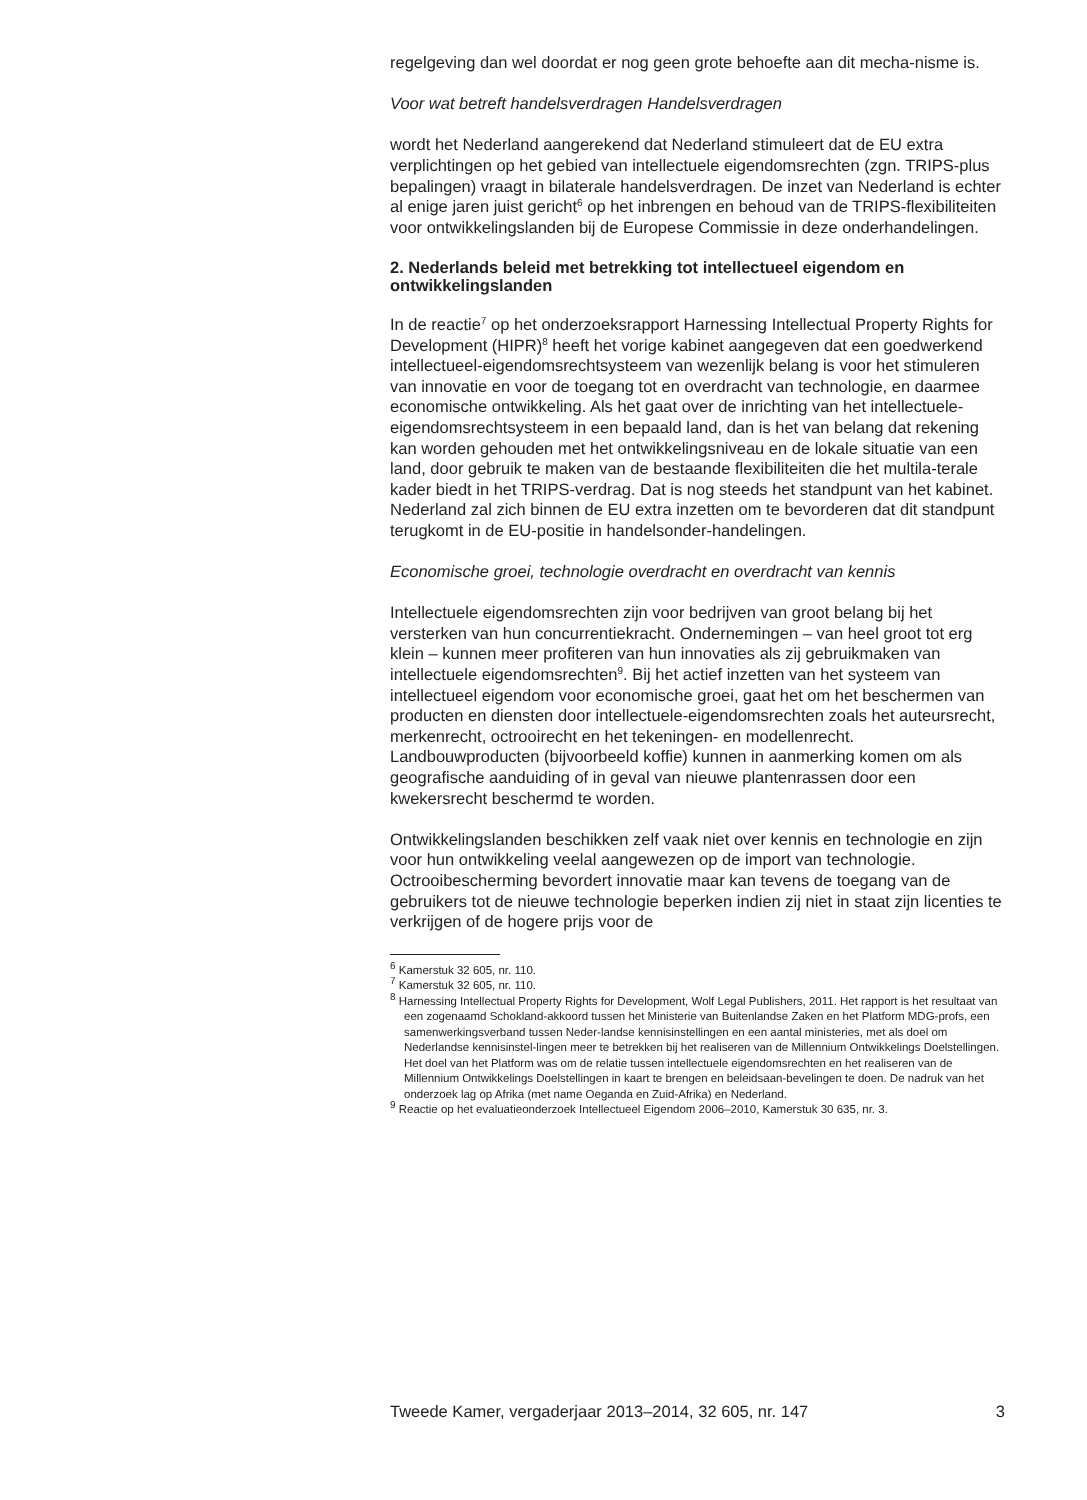regelgeving dan wel doordat er nog geen grote behoefte aan dit mecha-nisme is.
Voor wat betreft handelsverdragen Handelsverdragen
wordt het Nederland aangerekend dat Nederland stimuleert dat de EU extra verplichtingen op het gebied van intellectuele eigendomsrechten (zgn. TRIPS-plus bepalingen) vraagt in bilaterale handelsverdragen. De inzet van Nederland is echter al enige jaren juist gericht<sup>6</sup> op het inbrengen en behoud van de TRIPS-flexibiliteiten voor ontwikkelingslanden bij de Europese Commissie in deze onderhandelingen.
2. Nederlands beleid met betrekking tot intellectueel eigendom en ontwikkelingslanden
In de reactie<sup>7</sup> op het onderzoeksrapport Harnessing Intellectual Property Rights for Development (HIPR)<sup>8</sup> heeft het vorige kabinet aangegeven dat een goedwerkend intellectueel-eigendomsrechtsysteem van wezenlijk belang is voor het stimuleren van innovatie en voor de toegang tot en overdracht van technologie, en daarmee economische ontwikkeling. Als het gaat over de inrichting van het intellectuele-eigendomsrechtsysteem in een bepaald land, dan is het van belang dat rekening kan worden gehouden met het ontwikkelingsniveau en de lokale situatie van een land, door gebruik te maken van de bestaande flexibiliteiten die het multila-terale kader biedt in het TRIPS-verdrag. Dat is nog steeds het standpunt van het kabinet. Nederland zal zich binnen de EU extra inzetten om te bevorderen dat dit standpunt terugkomt in de EU-positie in handelsonder-handelingen.
Economische groei, technologie overdracht en overdracht van kennis
Intellectuele eigendomsrechten zijn voor bedrijven van groot belang bij het versterken van hun concurrentiekracht. Ondernemingen – van heel groot tot erg klein – kunnen meer profiteren van hun innovaties als zij gebruikmaken van intellectuele eigendomsrechten<sup>9</sup>. Bij het actief inzetten van het systeem van intellectueel eigendom voor economische groei, gaat het om het beschermen van producten en diensten door intellectuele-eigendomsrechten zoals het auteursrecht, merkenrecht, octrooirecht en het tekeningen- en modellenrecht. Landbouwproducten (bijvoorbeeld koffie) kunnen in aanmerking komen om als geografische aanduiding of in geval van nieuwe plantenrassen door een kwekersrecht beschermd te worden.
Ontwikkelingslanden beschikken zelf vaak niet over kennis en technologie en zijn voor hun ontwikkeling veelal aangewezen op de import van technologie. Octrooibescherming bevordert innovatie maar kan tevens de toegang van de gebruikers tot de nieuwe technologie beperken indien zij niet in staat zijn licenties te verkrijgen of de hogere prijs voor de
<sup>6</sup> Kamerstuk 32 605, nr. 110.
<sup>7</sup> Kamerstuk 32 605, nr. 110.
<sup>8</sup> Harnessing Intellectual Property Rights for Development, Wolf Legal Publishers, 2011. Het rapport is het resultaat van een zogenaamd Schokland-akkoord tussen het Ministerie van Buitenlandse Zaken en het Platform MDG-profs, een samenwerkingsverband tussen Neder-landse kennisinstellingen en een aantal ministeries, met als doel om Nederlandse kennisinstel-lingen meer te betrekken bij het realiseren van de Millennium Ontwikkelings Doelstellingen. Het doel van het Platform was om de relatie tussen intellectuele eigendomsrechten en het realiseren van de Millennium Ontwikkelings Doelstellingen in kaart te brengen en beleidsaan-bevelingen te doen. De nadruk van het onderzoek lag op Afrika (met name Oeganda en Zuid-Afrika) en Nederland.
<sup>9</sup> Reactie op het evaluatieonderzoek Intellectueel Eigendom 2006–2010, Kamerstuk 30 635, nr. 3.
Tweede Kamer, vergaderjaar 2013–2014, 32 605, nr. 147 3